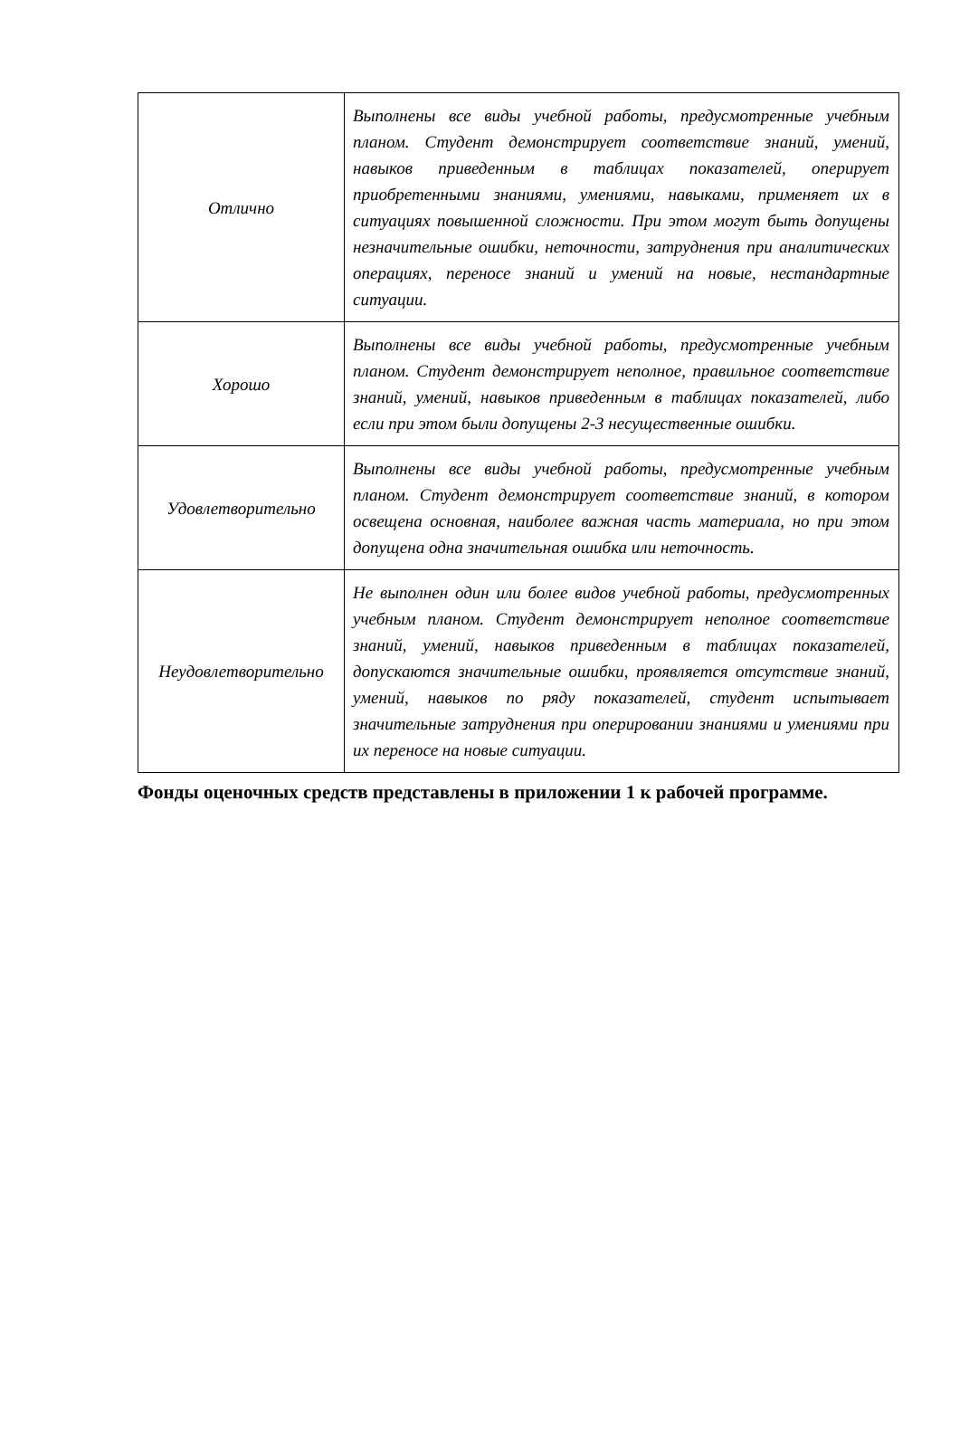| Отлично | Выполнены все виды учебной работы, предусмотренные учебным планом. Студент демонстрирует соответствие знаний, умений, навыков приведенным в таблицах показателей, оперирует приобретенными знаниями, умениями, навыками, применяет их в ситуациях повышенной сложности. При этом могут быть допущены незначительные ошибки, неточности, затруднения при аналитических операциях, переносе знаний и умений на новые, нестандартные ситуации. |
| Хорошо | Выполнены все виды учебной работы, предусмотренные учебным планом. Студент демонстрирует неполное, правильное соответствие знаний, умений, навыков приведенным в таблицах показателей, либо если при этом были допущены 2-3 несущественные ошибки. |
| Удовлетворительно | Выполнены все виды учебной работы, предусмотренные учебным планом. Студент демонстрирует соответствие знаний, в котором освещена основная, наиболее важная часть материала, но при этом допущена одна значительная ошибка или неточность. |
| Неудовлетворительно | Не выполнен один или более видов учебной работы, предусмотренных учебным планом. Студент демонстрирует неполное соответствие знаний, умений, навыков приведенным в таблицах показателей, допускаются значительные ошибки, проявляется отсутствие знаний, умений, навыков по ряду показателей, студент испытывает значительные затруднения при оперировании знаниями и умениями при их переносе на новые ситуации. |
Фонды оценочных средств представлены в приложении 1 к рабочей программе.